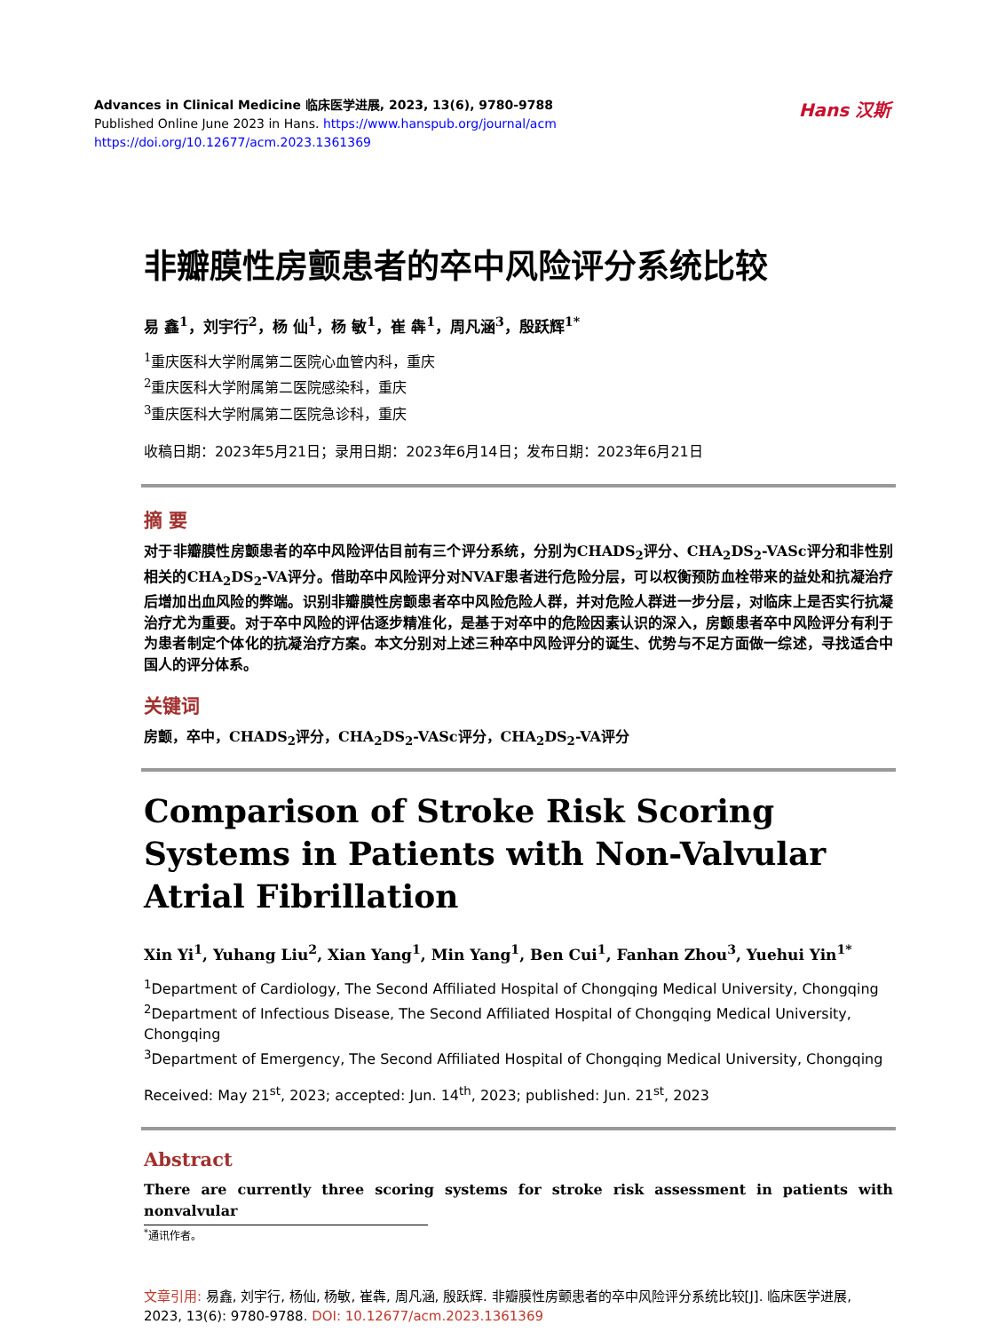Advances in Clinical Medicine 临床医学进展, 2023, 13(6), 9780-9788
Published Online June 2023 in Hans. https://www.hanspub.org/journal/acm
https://doi.org/10.12677/acm.2023.1361369
Hans 汉斯
非瓣膜性房颤患者的卒中风险评分系统比较
易 鑫<sup>1</sup>，刘宇行<sup>2</sup>，杨 仙<sup>1</sup>，杨 敏<sup>1</sup>，崔 犇<sup>1</sup>，周凡涵<sup>3</sup>，殷跃辉<sup>1*</sup>
<sup>1</sup> 重庆医科大学附属第二医院心血管内科，重庆
<sup>2</sup> 重庆医科大学附属第二医院感染科，重庆
<sup>3</sup> 重庆医科大学附属第二医院急诊科，重庆
收稿日期：2023年5月21日；录用日期：2023年6月14日；发布日期：2023年6月21日
摘 要
对于非瓣膜性房颤患者的卒中风险评估目前有三个评分系统，分别为CHADS<sub>2</sub>评分、CHA<sub>2</sub>DS<sub>2</sub>-VASc评分和非性别相关的CHA<sub>2</sub>DS<sub>2</sub>-VA评分。借助卒中风险评分对NVAF患者进行危险分层，可以权衡预防血栓带来的益处和抗凝治疗后增加出血风险的弊端。识别非瓣膜性房颤患者卒中风险危险人群，并对危险人群进一步分层，对临床上是否实行抗凝治疗尤为重要。对于卒中风险的评估逐步精准化，是基于对卒中的危险因素认识的深入，房颤患者卒中风险评分有利于为患者制定个体化的抗凝治疗方案。本文分别对上述三种卒中风险评分的诞生、优势与不足方面做一综述，寻找适合中国人的评分体系。
关键词
房颤，卒中，CHADS<sub>2</sub>评分，CHA<sub>2</sub>DS<sub>2</sub>-VASc评分，CHA<sub>2</sub>DS<sub>2</sub>-VA评分
Comparison of Stroke Risk Scoring Systems in Patients with Non-Valvular Atrial Fibrillation
Xin Yi<sup>1</sup>, Yuhang Liu<sup>2</sup>, Xian Yang<sup>1</sup>, Min Yang<sup>1</sup>, Ben Cui<sup>1</sup>, Fanhan Zhou<sup>3</sup>, Yuehui Yin<sup>1*</sup>
<sup>1</sup> Department of Cardiology, The Second Affiliated Hospital of Chongqing Medical University, Chongqing
<sup>2</sup> Department of Infectious Disease, The Second Affiliated Hospital of Chongqing Medical University, Chongqing
<sup>3</sup> Department of Emergency, The Second Affiliated Hospital of Chongqing Medical University, Chongqing
Received: May 21<sup>st</sup>, 2023; accepted: Jun. 14<sup>th</sup>, 2023; published: Jun. 21<sup>st</sup>, 2023
Abstract
There are currently three scoring systems for stroke risk assessment in patients with nonvalvular
<sup>*</sup> 通讯作者。
文章引用: 易鑫, 刘宇行, 杨仙, 杨敏, 崔犇, 周凡涵, 殷跃辉. 非瓣膜性房颤患者的卒中风险评分系统比较[J]. 临床医学进展, 2023, 13(6): 9780-9788. DOI: 10.12677/acm.2023.1361369